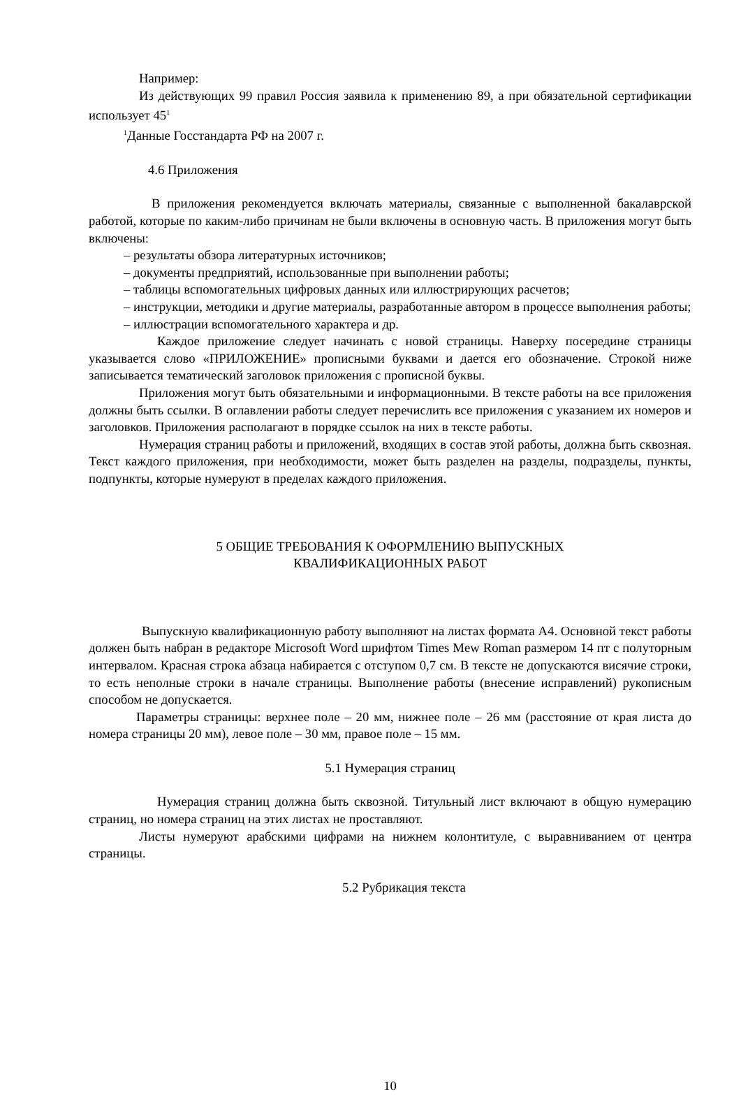Например:
Из действующих 99 правил Россия заявила к применению 89, а при обязательной сертификации использует 45<sup>1</sup>
<sup>1</sup> Данные Госстандарта РФ на 2007 г.
4.6 Приложения
В приложения рекомендуется включать материалы, связанные с выполненной бакалаврской работой, которые по каким-либо причинам не были включены в основную часть. В приложения могут быть включены:
– результаты обзора литературных источников;
– документы предприятий, использованные при выполнении работы;
– таблицы вспомогательных цифровых данных или иллюстрирующих расчетов;
– инструкции, методики и другие материалы, разработанные автором в процессе выполнения работы;
– иллюстрации вспомогательного характера и др.
Каждое приложение следует начинать с новой страницы. Наверху посередине страницы указывается слово «ПРИЛОЖЕНИЕ» прописными буквами и дается его обозначение. Строкой ниже записывается тематический заголовок приложения с прописной буквы.
Приложения могут быть обязательными и информационными. В тексте работы на все приложения должны быть ссылки. В оглавлении работы следует перечислить все приложения с указанием их номеров и заголовков. Приложения располагают в порядке ссылок на них в тексте работы.
Нумерация страниц работы и приложений, входящих в состав этой работы, должна быть сквозная. Текст каждого приложения, при необходимости, может быть разделен на разделы, подразделы, пункты, подпункты, которые нумеруют в пределах каждого приложения.
5 ОБЩИЕ ТРЕБОВАНИЯ К ОФОРМЛЕНИЮ ВЫПУСКНЫХ
КВАЛИФИКАЦИОННЫХ РАБОТ
Выпускную квалификационную работу выполняют на листах формата А4. Основной текст работы должен быть набран в редакторе Microsoft Word шрифтом Times Mew Roman размером 14 пт с полуторным интервалом. Красная строка абзаца набирается с отступом 0,7 см. В тексте не допускаются висячие строки, то есть неполные строки в начале страницы. Выполнение работы (внесение исправлений) рукописным способом не допускается.
Параметры страницы: верхнее поле – 20 мм, нижнее поле – 26 мм (расстояние от края листа до номера страницы 20 мм), левое поле – 30 мм, правое поле – 15 мм.
5.1 Нумерация страниц
Нумерация страниц должна быть сквозной. Титульный лист включают в общую нумерацию страниц, но номера страниц на этих листах не проставляют.
Листы нумеруют арабскими цифрами на нижнем колонтитуле, с выравниванием от центра страницы.
5.2 Рубрикация текста
10